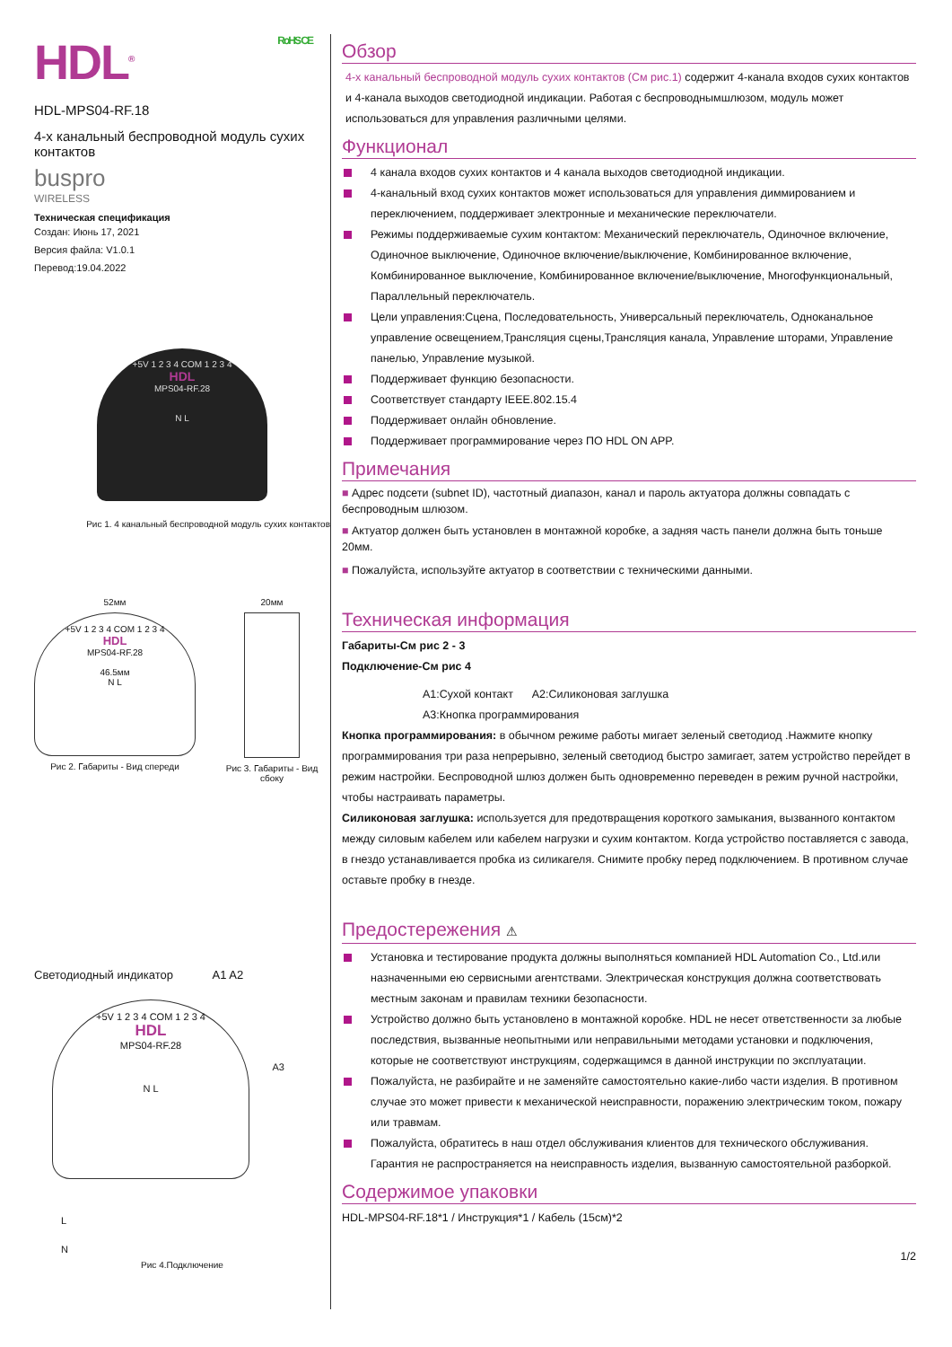HDL<sup>®</sup> RoHS CE
HDL-MPS04-RF.18
4-х канальный беспроводной модуль сухих контактов
buspro
WIRELESS
Техническая спецификация
Создан: Июнь 17, 2021
Версия файла: V1.0.1
Перевод:19.04.2022
+5V 1 2 3 4 COM 1 2 3 4
HDL
MPS04-RF.28
N L
Рис 1. 4 канальный беспроводной модуль сухих контактов
52мм
+5V 1 2 3 4 COM 1 2 3 4
HDL
MPS04-RF.28
46.5мм
N L
Рис 2. Габариты - Вид спереди
20мм
Рис 3. Габариты - Вид сбоку
Светодиодный индикатор A1 A2
+5V 1 2 3 4 COM 1 2 3 4
HDL
MPS04-RF.28
A3
N L
L
N
Рис 4.Подключение
Обзор
4-х канальный беспроводной модуль сухих контактов (См рис.1) содержит 4-канала входов сухих контактов и 4-канала выходов светодиодной индикации. Работая с беспроводнымшлюзом, модуль может использоваться для управления различными целями.
Функционал
4 канала входов сухих контактов и 4 канала выходов светодиодной индикации.
4-канальный вход сухих контактов может использоваться для управления диммированием и переключением, поддерживает электронные и механические переключатели.
Режимы поддерживаемые сухим контактом: Механический переключатель, Одиночное включение, Одиночное выключение, Одиночное включение/выключение, Комбинированное включение, Комбинированное выключение, Комбинированное включение/выключение, Многофункциональный, Параллельный переключатель.
Цели управления:Сцена, Последовательность, Универсальный переключатель, Одноканальное управление освещением,Трансляция сцены,Трансляция канала, Управление шторами, Управление панелью, Управление музыкой.
Поддерживает функцию безопасности.
Соответствует стандарту IEEE.802.15.4
Поддерживает онлайн обновление.
Поддерживает программирование через ПО HDL ON APP.
Примечания
■ Адрес подсети (subnet ID), частотный диапазон, канал и пароль актуатора должны совпадать с беспроводным шлюзом.
■ Актуатор должен быть установлен в монтажной коробке, а задняя часть панели должна быть тоньше 20мм.
■ Пожалуйста, используйте актуатор в соответствии с техническими данными.
Техническая информация
Габариты-См рис 2 - 3
Подключение-См рис 4
A1:Сухой контакт A2:Силиконовая заглушка
A3:Кнопка программирования
Кнопка программирования: в обычном режиме работы мигает зеленый светодиод .Нажмите кнопку программирования три раза непрерывно, зеленый светодиод быстро замигает, затем устройство перейдет в режим настройки. Беспроводной шлюз должен быть одновременно переведен в режим ручной настройки, чтобы настраивать параметры.
Силиконовая заглушка: используется для предотвращения короткого замыкания, вызванного контактом между силовым кабелем или кабелем нагрузки и сухим контактом. Когда устройство поставляется с завода, в гнездо устанавливается пробка из силикагеля. Снимите пробку перед подключением. В противном случае оставьте пробку в гнезде.
Предостережения ⚠
Установка и тестирование продукта должны выполняться компанией HDL Automation Co., Ltd.или назначенными ею сервисными агентствами. Электрическая конструкция должна соответствовать местным законам и правилам техники безопасности.
Устройство должно быть установлено в монтажной коробке. HDL не несет ответственности за любые последствия, вызванные неопытными или неправильными методами установки и подключения, которые не соответствуют инструкциям, содержащимся в данной инструкции по эксплуатации.
Пожалуйста, не разбирайте и не заменяйте самостоятельно какие-либо части изделия. В противном случае это может привести к механической неисправности, поражению электрическим током, пожару или травмам.
Пожалуйста, обратитесь в наш отдел обслуживания клиентов для технического обслуживания. Гарантия не распространяется на неисправность изделия, вызванную самостоятельной разборкой.
Содержимое упаковки
HDL-MPS04-RF.18*1 / Инструкция*1 / Кабель (15см)*2
1/2